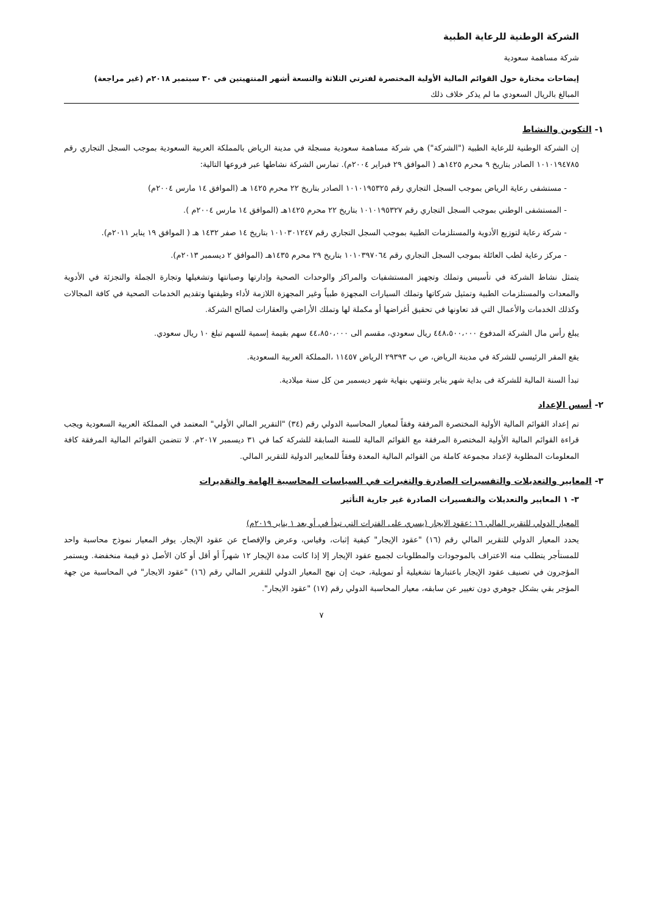الشركة الوطنية للرعاية الطبية
شركة مساهمة سعودية
إيضاحات مختارة حول القوائم المالية الأولية المختصرة لفترتي الثلاثة والتسعة أشهر المنتهيتين في ٣٠ سبتمبر ٢٠١٨م (غير مراجعة)
المبالغ بالريال السعودي ما لم يذكر خلاف ذلك
١- التكوين والنشاط
إن الشركة الوطنية للرعاية الطبية ("الشركة") هي شركة مساهمة سعودية مسجلة في مدينة الرياض بالمملكة العربية السعودية بموجب السجل التجاري رقم ١٠١٠١٩٤٧٨٥ الصادر بتاريخ ٩ محرم ١٤٢٥هـ ( الموافق ٢٩ فبراير ٢٠٠٤م). تمارس الشركة نشاطها عبر فروعها التالية:
- مستشفى رعاية الرياض بموجب السجل التجاري رقم ١٠١٠١٩٥٣٢٥ الصادر بتاريخ ٢٢ محرم ١٤٢٥ هـ (الموافق ١٤ مارس ٢٠٠٤م)
- المستشفى الوطني بموجب السجل التجاري رقم ١٠١٠١٩٥٣٢٧ بتاريخ ٢٢ محرم ١٤٢٥هـ (الموافق ١٤ مارس ٢٠٠٤م ).
- شركة رعاية لتوزيع الأدوية والمستلزمات الطبية بموجب السجل التجاري رقم ١٠١٠٣٠١٢٤٧ بتاريخ ١٤ صفر ١٤٣٢ هـ ( الموافق ١٩ يناير ٢٠١١م).
- مركز رعاية لطب العائلة بموجب السجل التجاري رقم ١٠١٠٣٩٧٠٦٤ بتاريخ ٢٩ محرم ١٤٣٥هـ (الموافق ٢ ديسمبر ٢٠١٣م).
يتمثل نشاط الشركة في تأسيس وتملك وتجهيز المستشفيات والمراكز والوحدات الصحية وإدارتها وصيانتها وتشغيلها وتجارة الجملة والتجزئة في الأدوية والمعدات والمستلزمات الطبية وتمثيل شركاتها وتملك السيارات المجهزة طبياً وغير المجهزة اللازمة لأداء وظيفتها وتقديم الخدمات الصحية في كافة المجالات وكذلك الخدمات والأعمال التي قد تعاونها في تحقيق أغراضها أو مكملة لها وتملك الأراضي والعقارات لصالح الشركة.
يبلغ رأس مال الشركة المدفوع ٤٤٨،٥٠٠،٠٠٠ ريال سعودي، مقسم الى ٤٤،٨٥٠،٠٠٠ سهم بقيمة إسمية للسهم تبلغ ١٠ ريال سعودي.
يقع المقر الرئيسي للشركة في مدينة الرياض، ص ب ٢٩٣٩٣ الرياض ١١٤٥٧ ،المملكة العربية السعودية.
تبدأ السنة المالية للشركة فى بداية شهر يناير وتنتهي بنهاية شهر ديسمبر من كل سنة ميلادية.
٢- أسس الإعداد
تم إعداد القوائم المالية الأولية المختصرة المرفقة وفقاً لمعيار المحاسبة الدولي رقم (٣٤) "التقرير المالي الأولي" المعتمد في المملكة العربية السعودية ويجب قراءة القوائم المالية الأولية المختصرة المرفقة مع القوائم المالية للسنة السابقة للشركة كما في ٣١ ديسمبر ٢٠١٧م. لا تتضمن القوائم المالية المرفقة كافة المعلومات المطلوبة لإعداد مجموعة كاملة من القوائم المالية المعدة وفقاً للمعايير الدولية للتقرير المالي.
٣- المعايير والتعديلات والتفسيرات الصادرة والتغيرات في السياسات المحاسبية الهامة والتقديرات
٣- ١ المعايير والتعديلات والتفسيرات الصادرة غير جارية التأثير
المعيار الدولي للتقرير المالي ١٦ :عقود الايجار (يسري على الفترات التي تبدأ في أو بعد ١ يناير ٢٠١٩م)
يحدد المعيار الدولي للتقرير المالي رقم (١٦) "عقود الإيجار" كيفية إثبات، وقياس، وعرض والإفصاح عن عقود الإيجار. يوفر المعيار نموذج محاسبة واحد للمستأجر يتطلب منه الاعتراف بالموجودات والمطلوبات لجميع عقود الإيجار إلا إذا كانت مدة الإيجار ١٢ شهراً أو أقل أو كان الأصل ذو قيمة منخفضة. ويستمر المؤجرون في تصنيف عقود الإيجار باعتبارها تشغيلية أو تمويلية، حيث إن نهج المعيار الدولي للتقرير المالي رقم (١٦) "عقود الايجار" في المحاسبة من جهة المؤجر بقي بشكل جوهري دون تغيير عن سابقه، معيار المحاسبة الدولي رقم (١٧) "عقود الايجار".
٧